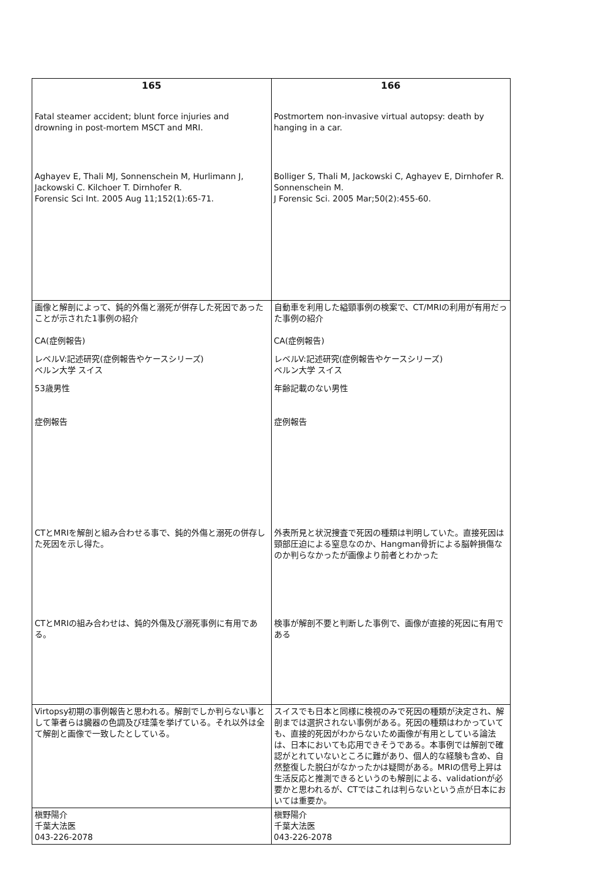| 165 | 166 |
| --- | --- |
| Fatal steamer accident; blunt force injuries and drowning in post-mortem MSCT and MRI. Aghayev E, Thali MJ, Sonnenschein M, Hurlimann J, Jackowski C. Kilchoer T. Dirnhofer R. Forensic Sci Int. 2005 Aug 11;152(1):65-71. | Postmortem non-invasive virtual autopsy: death by hanging in a car. Bolliger S, Thali M, Jackowski C, Aghayev E, Dirnhofer R. Sonnenschein M. J Forensic Sci. 2005 Mar;50(2):455-60. |
| 画像と解剖によって、鈍的外傷と溺死が併存した死因であったことが示された1事例の紹介 CA(症例報告) レベルV:記述研究(症例報告やケースシリーズ) ベルン大学 スイス 53歳男性 症例報告 | 自動車を利用した縊頸事例の検案で、CT/MRIの利用が有用だった事例の紹介 CA(症例報告) レベルV:記述研究(症例報告やケースシリーズ) ベルン大学 スイス 年齢記載のない男性 症例報告 |
| CTとMRIを解剖と組み合わせる事で、鈍的外傷と溺死の併存した死因を示し得た。 | 外表所見と状況捜査で死因の種類は判明していた。直接死因は頸部圧迫による窒息なのか、Hangman骨折による脳幹損傷なのか判らなかったが画像より前者とわかった |
| CTとMRIの組み合わせは、鈍的外傷及び溺死事例に有用である。 | 検事が解剖不要と判断した事例で、画像が直接的死因に有用である |
| Virtopsy初期の事例報告と思われる。解剖でしか判らない事として筆者らは臓器の色調及び珪藻を挙げている。それ以外は全て解剖と画像で一致したとしている。 | スイスでも日本と同様に検視のみで死因の種類が決定され、解剖までは選択されない事例がある。死因の種類はわかっていても、直接的死因がわからないため画像が有用としている論法は、日本においても応用できそうである。本事例では解剖で確認がとれていないところに難があり、個人的な経験も含め、自然整復した脱臼がなかったかは疑問がある。MRIの信号上昇は生活反応と推測できるというのも解剖による、validationが必要かと思われるが、CTではこれは判らないという点が日本においては重要か。 |
| 槇野陽介 千葉大法医 043-226-2078 | 槇野陽介 千葉大法医 043-226-2078 |